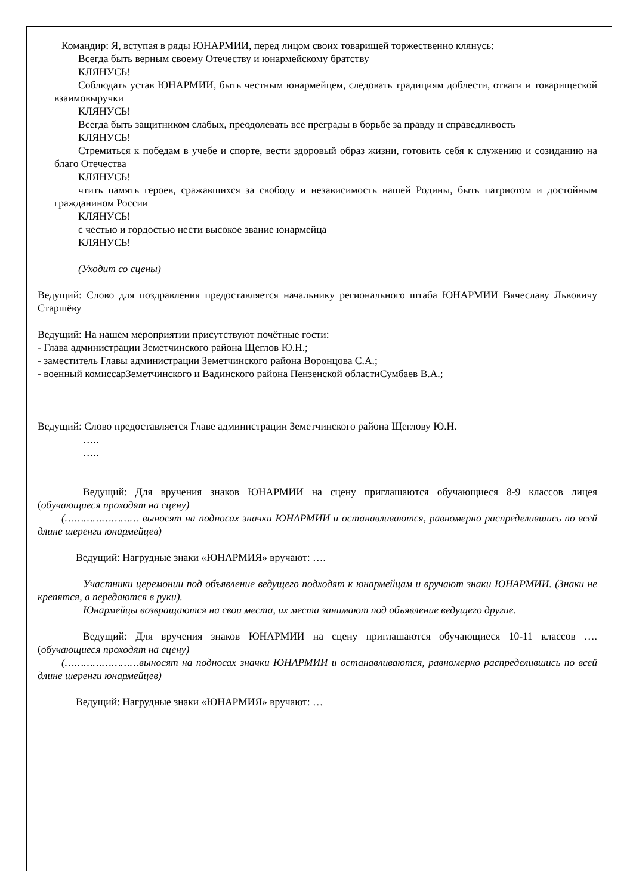Командир: Я, вступая в ряды ЮНАРМИИ, перед лицом своих товарищей торжественно клянусь:
Всегда быть верным своему Отечеству и юнармейскому братству
КЛЯНУСЬ!
Соблюдать устав ЮНАРМИИ, быть честным юнармейцем, следовать традициям доблести, отваги и товарищеской взаимовыручки
КЛЯНУСЬ!
Всегда быть защитником слабых, преодолевать все преграды в борьбе за правду и справедливость
КЛЯНУСЬ!
Стремиться к победам в учебе и спорте, вести здоровый образ жизни, готовить себя к служению и созиданию на благо Отечества
КЛЯНУСЬ!
чтить память героев, сражавшихся за свободу и независимость нашей Родины, быть патриотом и достойным гражданином России
КЛЯНУСЬ!
с честью и гордостью нести высокое звание юнармейца
КЛЯНУСЬ!
(Уходит со сцены)
Ведущий: Слово для поздравления предоставляется начальнику регионального штаба ЮНАРМИИ Вячеславу Львовичу Старшёву
Ведущий: На нашем мероприятии присутствуют почётные гости:
- Глава администрации Земетчинского района Щеглов Ю.Н.;
- заместитель Главы администрации Земетчинского района Воронцова С.А.;
- военный комиссарЗеметчинского и Вадинского района Пензенской областиСумбаев В.А.;
Ведущий: Слово предоставляется Главе администрации Земетчинского района Щеглову Ю.Н.
…..
…..
Ведущий: Для вручения знаков ЮНАРМИИ на сцену приглашаются обучающиеся 8-9 классов лицея (обучающиеся проходят на сцену)
(…………………… выносят на подносах значки ЮНАРМИИ и останавливаются, равномерно распределившись по всей длине шеренги юнармейцев)
Ведущий: Нагрудные знаки «ЮНАРМИЯ» вручают: ….
Участники церемонии под объявление ведущего подходят к юнармейцам и вручают знаки ЮНАРМИИ. (Знаки не крепятся, а передаются в руки).
Юнармейцы возвращаются на свои места, их места занимают под объявление ведущего другие.
Ведущий: Для вручения знаков ЮНАРМИИ на сцену приглашаются обучающиеся 10-11 классов …. (обучающиеся проходят на сцену)
(……………………выносят на подносах значки ЮНАРМИИ и останавливаются, равномерно распределившись по всей длине шеренги юнармейцев)
Ведущий: Нагрудные знаки «ЮНАРМИЯ» вручают: …